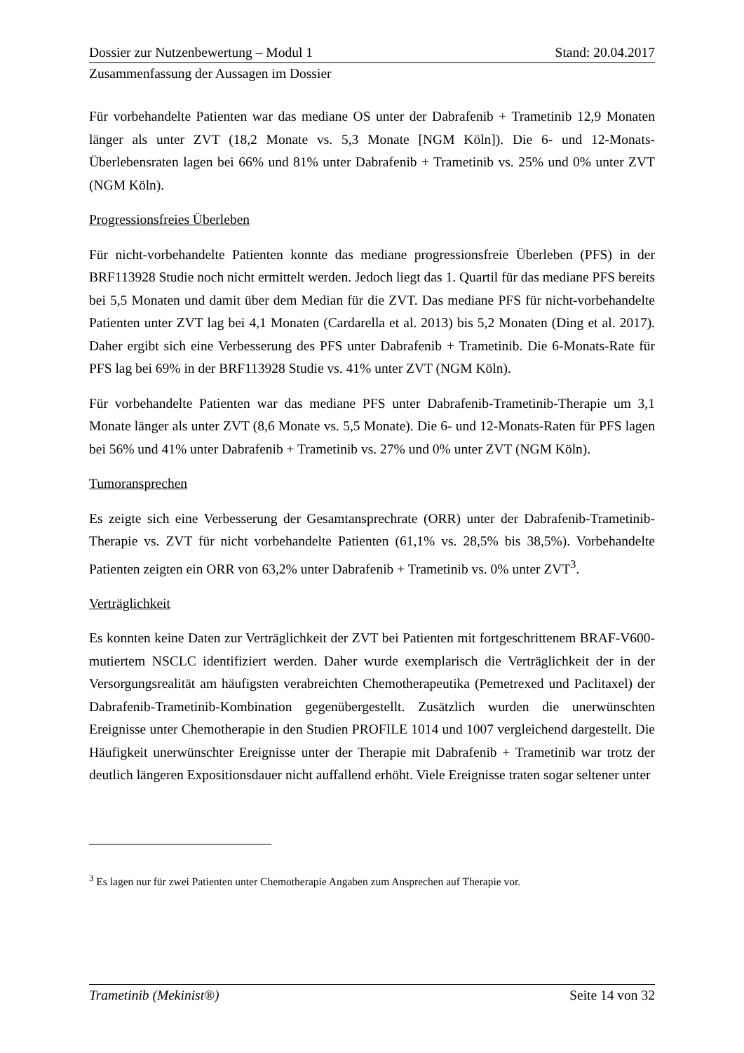Dossier zur Nutzenbewertung – Modul 1 Stand: 20.04.2017
Zusammenfassung der Aussagen im Dossier
Für vorbehandelte Patienten war das mediane OS unter der Dabrafenib + Trametinib 12,9 Monaten länger als unter ZVT (18,2 Monate vs. 5,3 Monate [NGM Köln]). Die 6- und 12-Monats-Überlebensraten lagen bei 66% und 81% unter Dabrafenib + Trametinib vs. 25% und 0% unter ZVT (NGM Köln).
Progressionsfreies Überleben
Für nicht-vorbehandelte Patienten konnte das mediane progressionsfreie Überleben (PFS) in der BRF113928 Studie noch nicht ermittelt werden. Jedoch liegt das 1. Quartil für das mediane PFS bereits bei 5,5 Monaten und damit über dem Median für die ZVT. Das mediane PFS für nicht-vorbehandelte Patienten unter ZVT lag bei 4,1 Monaten (Cardarella et al. 2013) bis 5,2 Monaten (Ding et al. 2017). Daher ergibt sich eine Verbesserung des PFS unter Dabrafenib + Trametinib. Die 6-Monats-Rate für PFS lag bei 69% in der BRF113928 Studie vs. 41% unter ZVT (NGM Köln).
Für vorbehandelte Patienten war das mediane PFS unter Dabrafenib-Trametinib-Therapie um 3,1 Monate länger als unter ZVT (8,6 Monate vs. 5,5 Monate). Die 6- und 12-Monats-Raten für PFS lagen bei 56% und 41% unter Dabrafenib + Trametinib vs. 27% und 0% unter ZVT (NGM Köln).
Tumoransprechen
Es zeigte sich eine Verbesserung der Gesamtansprechrate (ORR) unter der Dabrafenib-Trametinib-Therapie vs. ZVT für nicht vorbehandelte Patienten (61,1% vs. 28,5% bis 38,5%). Vorbehandelte Patienten zeigten ein ORR von 63,2% unter Dabrafenib + Trametinib vs. 0% unter ZVT<sup>3</sup>.
Verträglichkeit
Es konnten keine Daten zur Verträglichkeit der ZVT bei Patienten mit fortgeschrittenem BRAF-V600-mutiertem NSCLC identifiziert werden. Daher wurde exemplarisch die Verträglichkeit der in der Versorgungsrealität am häufigsten verabreichten Chemotherapeutika (Pemetrexed und Paclitaxel) der Dabrafenib-Trametinib-Kombination gegenübergestellt. Zusätzlich wurden die unerwünschten Ereignisse unter Chemotherapie in den Studien PROFILE 1014 und 1007 vergleichend dargestellt. Die Häufigkeit unerwünschter Ereignisse unter der Therapie mit Dabrafenib + Trametinib war trotz der deutlich längeren Expositionsdauer nicht auffallend erhöht. Viele Ereignisse traten sogar seltener unter
<sup>3</sup> Es lagen nur für zwei Patienten unter Chemotherapie Angaben zum Ansprechen auf Therapie vor.
Trametinib (Mekinist®) Seite 14 von 32